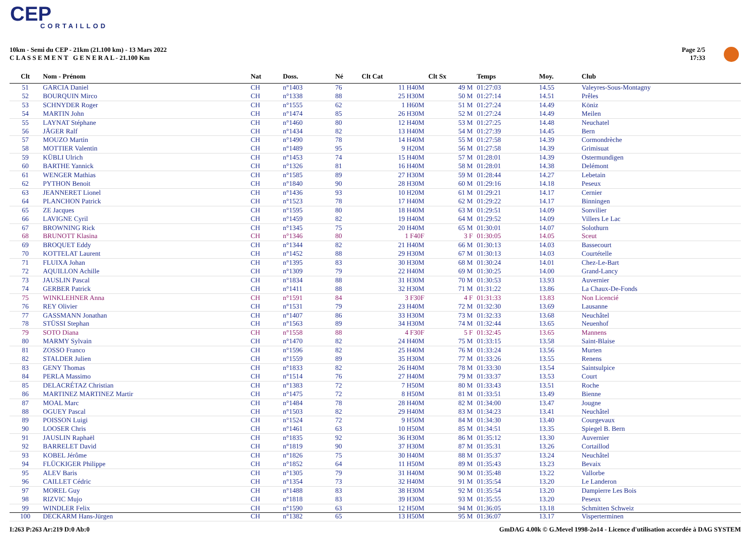CEP
CORTAILLOD
10km - Semi du CEP - 21km (21.100 km) - 13 Mars 2022
C L A S S E M E N T G E N E R A L - 21.100 Km
Page 2/5
17:33
| Clt | Nom - Prénom | Nat | Doss. | Né | Clt Cat | Clt Sx | Temps | Moy. | Club |
| --- | --- | --- | --- | --- | --- | --- | --- | --- | --- |
| 51 | GARCIA Daniel | CH | n°1403 | 76 | 11 H40M | 49 M | 01:27:03 | 14.55 | Valeyres-Sous-Montagny |
| 52 | BOURQUIN Mirco | CH | n°1338 | 88 | 25 H30M | 50 M | 01:27:14 | 14.51 | Prêles |
| 53 | SCHNYDER Roger | CH | n°1555 | 62 | 1 H60M | 51 M | 01:27:24 | 14.49 | Köniz |
| 54 | MARTIN John | CH | n°1474 | 85 | 26 H30M | 52 M | 01:27:24 | 14.49 | Meilen |
| 55 | LAYNAT Stéphane | CH | n°1460 | 80 | 12 H40M | 53 M | 01:27:25 | 14.48 | Neuchatel |
| 56 | JÄGER Ralf | CH | n°1434 | 82 | 13 H40M | 54 M | 01:27:39 | 14.45 | Bern |
| 57 | MOUZO Martin | CH | n°1490 | 78 | 14 H40M | 55 M | 01:27:58 | 14.39 | Cormondrèche |
| 58 | MOTTIER Valentin | CH | n°1489 | 95 | 9 H20M | 56 M | 01:27:58 | 14.39 | Grimisuat |
| 59 | KÜBLI Ulrich | CH | n°1453 | 74 | 15 H40M | 57 M | 01:28:01 | 14.39 | Ostermundigen |
| 60 | BARTHE Yannick | CH | n°1326 | 81 | 16 H40M | 58 M | 01:28:01 | 14.38 | Delémont |
| 61 | WENGER Mathias | CH | n°1585 | 89 | 27 H30M | 59 M | 01:28:44 | 14.27 | Lebetain |
| 62 | PYTHON Benoit | CH | n°1840 | 90 | 28 H30M | 60 M | 01:29:16 | 14.18 | Peseux |
| 63 | JEANNERET Lionel | CH | n°1436 | 93 | 10 H20M | 61 M | 01:29:21 | 14.17 | Cernier |
| 64 | PLANCHON Patrick | CH | n°1523 | 78 | 17 H40M | 62 M | 01:29:22 | 14.17 | Binningen |
| 65 | ZE Jacques | CH | n°1595 | 80 | 18 H40M | 63 M | 01:29:51 | 14.09 | Sonvilier |
| 66 | LAVIGNE Cyril | CH | n°1459 | 82 | 19 H40M | 64 M | 01:29:52 | 14.09 | Villers Le Lac |
| 67 | BROWNING Rick | CH | n°1345 | 75 | 20 H40M | 65 M | 01:30:01 | 14.07 | Solothurn |
| 68 | BRUNOTT Klasina | CH | n°1346 | 80 | 1 F40F | 3 F | 01:30:05 | 14.05 | Sceut |
| 69 | BROQUET Eddy | CH | n°1344 | 82 | 21 H40M | 66 M | 01:30:13 | 14.03 | Bassecourt |
| 70 | KOTTELAT Laurent | CH | n°1452 | 88 | 29 H30M | 67 M | 01:30:13 | 14.03 | Courtételle |
| 71 | FLUIXA Johan | CH | n°1395 | 83 | 30 H30M | 68 M | 01:30:24 | 14.01 | Chez-Le-Bart |
| 72 | AQUILLON Achille | CH | n°1309 | 79 | 22 H40M | 69 M | 01:30:25 | 14.00 | Grand-Lancy |
| 73 | JAUSLIN Pascal | CH | n°1834 | 88 | 31 H30M | 70 M | 01:30:53 | 13.93 | Auvernier |
| 74 | GERBER Patrick | CH | n°1411 | 88 | 32 H30M | 71 M | 01:31:22 | 13.86 | La Chaux-De-Fonds |
| 75 | WINKLEHNER Anna | CH | n°1591 | 84 | 3 F30F | 4 F | 01:31:33 | 13.83 | Non Licencié |
| 76 | REY Olivier | CH | n°1531 | 79 | 23 H40M | 72 M | 01:32:30 | 13.69 | Lausanne |
| 77 | GASSMANN Jonathan | CH | n°1407 | 86 | 33 H30M | 73 M | 01:32:33 | 13.68 | Neuchâtel |
| 78 | STÜSSI Stephan | CH | n°1563 | 89 | 34 H30M | 74 M | 01:32:44 | 13.65 | Neuenhof |
| 79 | SOTO Diana | CH | n°1558 | 88 | 4 F30F | 5 F | 01:32:45 | 13.65 | Mannens |
| 80 | MARMY Sylvain | CH | n°1470 | 82 | 24 H40M | 75 M | 01:33:15 | 13.58 | Saint-Blaise |
| 81 | ZOSSO Franco | CH | n°1596 | 82 | 25 H40M | 76 M | 01:33:24 | 13.56 | Murten |
| 82 | STALDER Julien | CH | n°1559 | 89 | 35 H30M | 77 M | 01:33:26 | 13.55 | Renens |
| 83 | GENY Thomas | CH | n°1833 | 82 | 26 H40M | 78 M | 01:33:30 | 13.54 | Saintsulpice |
| 84 | PERLA Massimo | CH | n°1514 | 76 | 27 H40M | 79 M | 01:33:37 | 13.53 | Court |
| 85 | DELACRÉTAZ Christian | CH | n°1383 | 72 | 7 H50M | 80 M | 01:33:43 | 13.51 | Roche |
| 86 | MARTINEZ MARTINEZ Martir | CH | n°1475 | 72 | 8 H50M | 81 M | 01:33:51 | 13.49 | Bienne |
| 87 | MOAL Marc | CH | n°1484 | 78 | 28 H40M | 82 M | 01:34:00 | 13.47 | Jougne |
| 88 | OGUEY Pascal | CH | n°1503 | 82 | 29 H40M | 83 M | 01:34:23 | 13.41 | Neuchâtel |
| 89 | POISSON Luigi | CH | n°1524 | 72 | 9 H50M | 84 M | 01:34:30 | 13.40 | Courgevaux |
| 90 | LOOSER Chris | CH | n°1461 | 63 | 10 H50M | 85 M | 01:34:51 | 13.35 | Spiegel B. Bern |
| 91 | JAUSLIN Raphaël | CH | n°1835 | 92 | 36 H30M | 86 M | 01:35:12 | 13.30 | Auvernier |
| 92 | BARRELET David | CH | n°1819 | 90 | 37 H30M | 87 M | 01:35:31 | 13.26 | Cortaillod |
| 93 | KOBEL Jérôme | CH | n°1826 | 75 | 30 H40M | 88 M | 01:35:37 | 13.24 | Neuchâtel |
| 94 | FLÜCKIGER Philippe | CH | n°1852 | 64 | 11 H50M | 89 M | 01:35:43 | 13.23 | Bevaix |
| 95 | ALEV Baris | CH | n°1305 | 79 | 31 H40M | 90 M | 01:35:48 | 13.22 | Vallorbe |
| 96 | CAILLET Cédric | CH | n°1354 | 73 | 32 H40M | 91 M | 01:35:54 | 13.20 | Le Landeron |
| 97 | MOREL Guy | CH | n°1488 | 83 | 38 H30M | 92 M | 01:35:54 | 13.20 | Dampierre Les Bois |
| 98 | RIZVIC Mujo | CH | n°1818 | 83 | 39 H30M | 93 M | 01:35:55 | 13.20 | Peseux |
| 99 | WINDLER Felix | CH | n°1590 | 63 | 12 H50M | 94 M | 01:36:05 | 13.18 | Schmitten Schweiz |
| 100 | DECKARM Hans-Jürgen | CH | n°1382 | 65 | 13 H50M | 95 M | 01:36:07 | 13.17 | Visperterminen |
I:263 P:263 Ar:219 D:0 Ab:0
GmDAG 4.00k © G.Mevel 1998-2o14 - Licence d'utilisation accordée à DAG SYSTEM